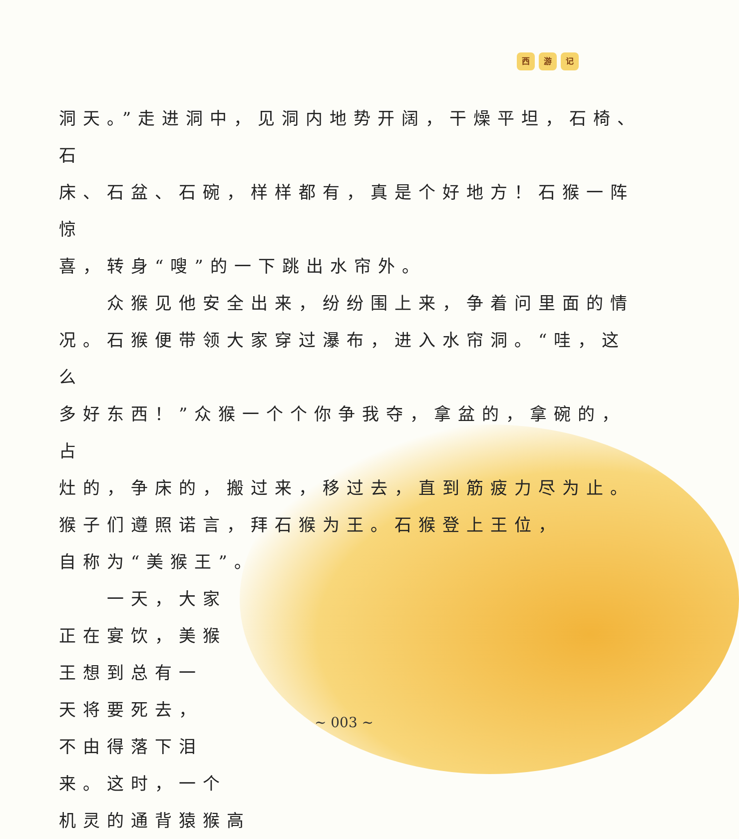西 游 记
洞天。”走进洞中，见洞内地势开阔，干燥平坦，石椅、石
床、石盆、石碗，样样都有，真是个好地方！石猴一阵惊
喜，转身“嗖”的一下跳出水帘外。
　　众猴见他安全出来，纷纷围上来，争着问里面的情
况。石猴便带领大家穿过瀑布，进入水帘洞。“哇，这么
多好东西！”众猴一个个你争我夺，拿盆的，拿碗的，占
灶的，争床的，搬过来，移过去，直到筋疲力尽为止。
猴子们遵照诺言，拜石猴为王。石猴登上王位，
自称为“美猴王”。
　　一天，大家
正在宴饮，美猴
王想到总有一
天将要死去，
不由得落下泪
来。这时，一个
机灵的通背猿猴高
~ 003 ~